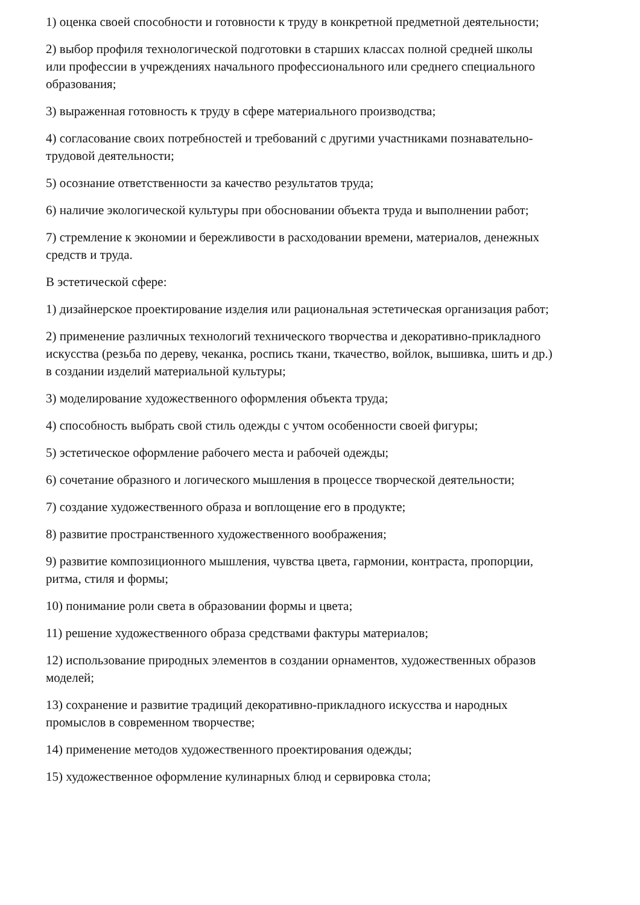1) оценка своей способности и готовности к труду в конкретной предметной деятельности;
2) выбор профиля технологической подготовки в старших классах полной средней школы или профессии в учреждениях начального профессионального или среднего специального образования;
3) выраженная готовность к труду в сфере материального производства;
4) согласование своих потребностей и требований с другими участниками познавательно-трудовой деятельности;
5) осознание ответственности за качество результатов труда;
6) наличие экологической культуры при обосновании объекта труда и выполнении работ;
7) стремление к экономии и бережливости в расходовании времени, материалов, денежных средств и труда.
В эстетической сфере:
1) дизайнерское проектирование изделия или рациональная эстетическая организация работ;
2) применение различных технологий технического творчества и декоративно-прикладного искусства (резьба по дереву, чеканка, роспись ткани, ткачество, войлок, вышивка, шить и др.) в создании изделий материальной культуры;
3) моделирование художественного оформления объекта труда;
4) способность выбрать свой стиль одежды с учтом особенности своей фигуры;
5) эстетическое оформление рабочего места и рабочей одежды;
6) сочетание образного и логического мышления в процессе творческой деятельности;
7) создание художественного образа и воплощение его в продукте;
8) развитие пространственного художественного воображения;
9) развитие композиционного мышления, чувства цвета, гармонии, контраста, пропорции, ритма, стиля и формы;
10) понимание роли света в образовании формы и цвета;
11) решение художественного образа средствами фактуры материалов;
12) использование природных элементов в создании орнаментов, художественных образов моделей;
13) сохранение и развитие традиций декоративно-прикладного искусства и народных промыслов в современном творчестве;
14) применение методов художественного проектирования одежды;
15) художественное оформление кулинарных блюд и сервировка стола;